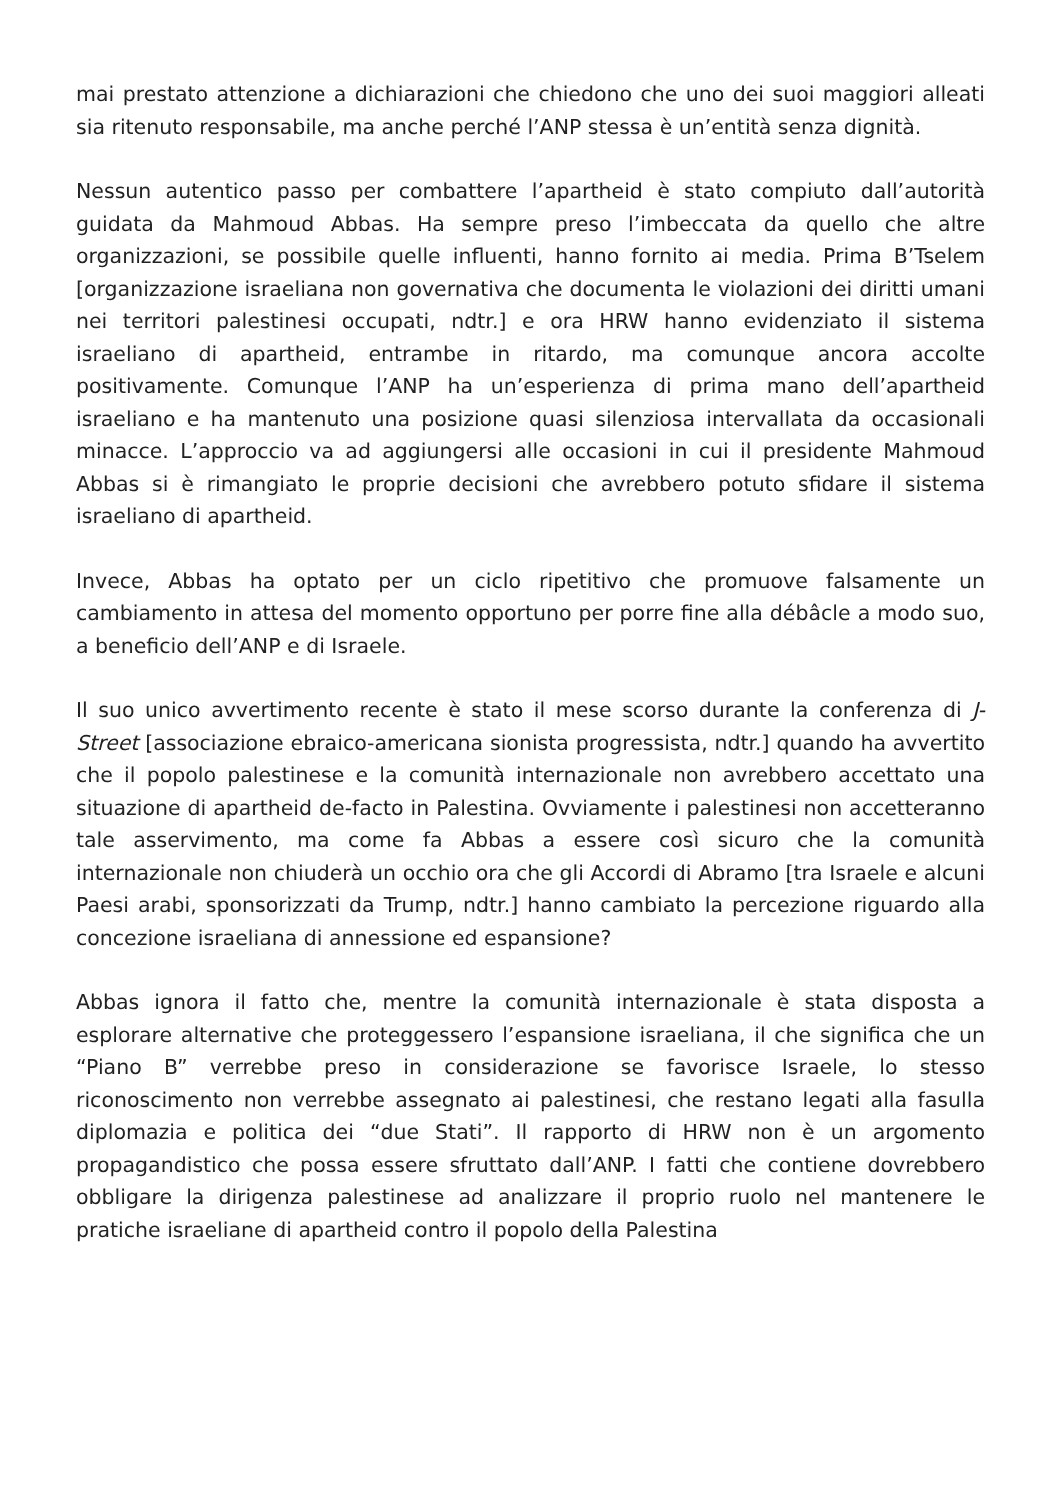mai prestato attenzione a dichiarazioni che chiedono che uno dei suoi maggiori alleati sia ritenuto responsabile, ma anche perché l’ANP stessa è un’entità senza dignità.
Nessun autentico passo per combattere l’apartheid è stato compiuto dall’autorità guidata da Mahmoud Abbas. Ha sempre preso l’imbeccata da quello che altre organizzazioni, se possibile quelle influenti, hanno fornito ai media. Prima B’Tselem [organizzazione israeliana non governativa che documenta le violazioni dei diritti umani nei territori palestinesi occupati, ndtr.] e ora HRW hanno evidenziato il sistema israeliano di apartheid, entrambe in ritardo, ma comunque ancora accolte positivamente. Comunque l’ANP ha un’esperienza di prima mano dell’apartheid israeliano e ha mantenuto una posizione quasi silenziosa intervallata da occasionali minacce. L’approccio va ad aggiungersi alle occasioni in cui il presidente Mahmoud Abbas si è rimangiato le proprie decisioni che avrebbero potuto sfidare il sistema israeliano di apartheid.
Invece, Abbas ha optato per un ciclo ripetitivo che promuove falsamente un cambiamento in attesa del momento opportuno per porre fine alla débâcle a modo suo, a beneficio dell’ANP e di Israele.
Il suo unico avvertimento recente è stato il mese scorso durante la conferenza di J-Street [associazione ebraico-americana sionista progressista, ndtr.] quando ha avvertito che il popolo palestinese e la comunità internazionale non avrebbero accettato una situazione di apartheid de-facto in Palestina. Ovviamente i palestinesi non accetteranno tale asservimento, ma come fa Abbas a essere così sicuro che la comunità internazionale non chiuderà un occhio ora che gli Accordi di Abramo [tra Israele e alcuni Paesi arabi, sponsorizzati da Trump, ndtr.] hanno cambiato la percezione riguardo alla concezione israeliana di annessione ed espansione?
Abbas ignora il fatto che, mentre la comunità internazionale è stata disposta a esplorare alternative che proteggessero l’espansione israeliana, il che significa che un “Piano B” verrebbe preso in considerazione se favorisce Israele, lo stesso riconoscimento non verrebbe assegnato ai palestinesi, che restano legati alla fasulla diplomazia e politica dei “due Stati”. Il rapporto di HRW non è un argomento propagandistico che possa essere sfruttato dall’ANP. I fatti che contiene dovrebbero obbligare la dirigenza palestinese ad analizzare il proprio ruolo nel mantenere le pratiche israeliane di apartheid contro il popolo della Palestina